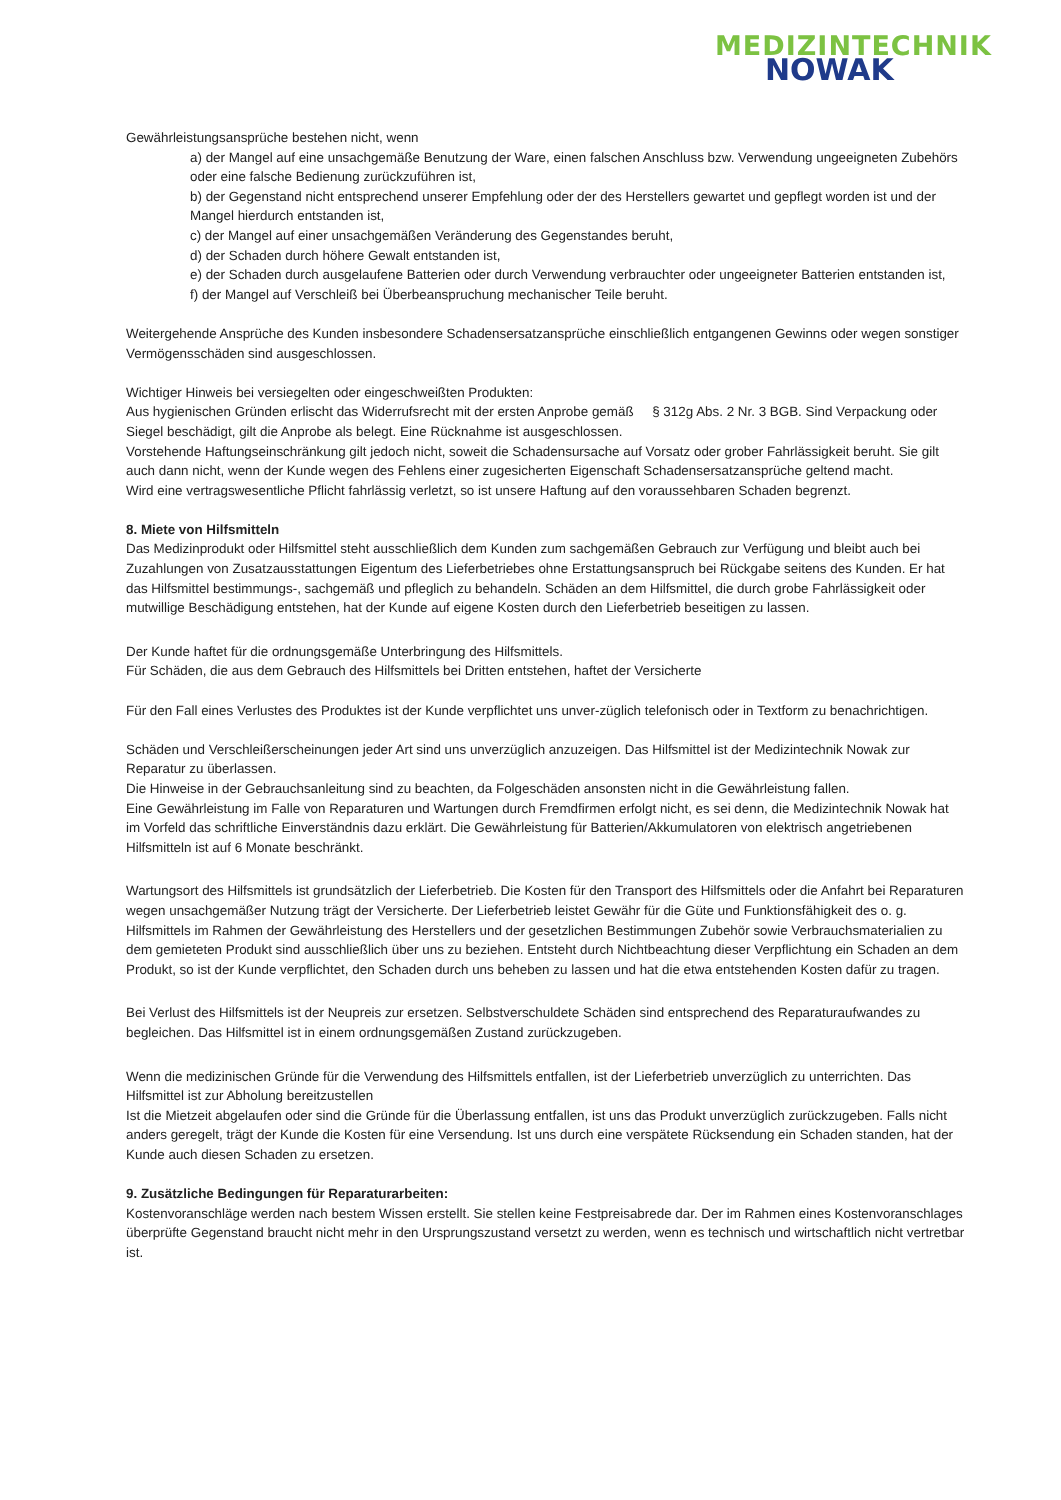MEDIZINTECHNIK
NOWAK
Gewährleistungsansprüche bestehen nicht, wenn
a) der Mangel auf eine unsachgemäße Benutzung der Ware, einen falschen Anschluss bzw. Verwendung ungeeigneten Zubehörs oder eine falsche Bedienung zurückzuführen ist,
b) der Gegenstand nicht entsprechend unserer Empfehlung oder der des Herstellers gewartet und gepflegt worden ist und der Mangel hierdurch entstanden ist,
c) der Mangel auf einer unsachgemäßen Veränderung des Gegenstandes beruht,
d) der Schaden durch höhere Gewalt entstanden ist,
e) der Schaden durch ausgelaufene Batterien oder durch Verwendung verbrauchter oder ungeeigneter Batterien entstanden ist,
f) der Mangel auf Verschleiß bei Überbeanspruchung mechanischer Teile beruht.
Weitergehende Ansprüche des Kunden insbesondere Schadensersatzansprüche einschließlich entgangenen Gewinns oder wegen sonstiger Vermögensschäden sind ausgeschlossen.
Wichtiger Hinweis bei versiegelten oder eingeschweißten Produkten:
Aus hygienischen Gründen erlischt das Widerrufsrecht mit der ersten Anprobe gemäß § 312g Abs. 2 Nr. 3 BGB. Sind Verpackung oder Siegel beschädigt, gilt die Anprobe als belegt. Eine Rücknahme ist ausgeschlossen.
Vorstehende Haftungseinschränkung gilt jedoch nicht, soweit die Schadensursache auf Vorsatz oder grober Fahrlässigkeit beruht. Sie gilt auch dann nicht, wenn der Kunde wegen des Fehlens einer zugesicherten Eigenschaft Schadensersatzansprüche geltend macht.
Wird eine vertragswesentliche Pflicht fahrlässig verletzt, so ist unsere Haftung auf den voraussehbaren Schaden begrenzt.
8. Miete von Hilfsmitteln
Das Medizinprodukt oder Hilfsmittel steht ausschließlich dem Kunden zum sachgemäßen Gebrauch zur Verfügung und bleibt auch bei Zuzahlungen von Zusatzausstattungen Eigentum des Lieferbetriebes ohne Erstattungsanspruch bei Rückgabe seitens des Kunden. Er hat das Hilfsmittel bestimmungs-, sachgemäß und pfleglich zu behandeln. Schäden an dem Hilfsmittel, die durch grobe Fahrlässigkeit oder mutwillige Beschädigung entstehen, hat der Kunde auf eigene Kosten durch den Lieferbetrieb beseitigen zu lassen.
Der Kunde haftet für die ordnungsgemäße Unterbringung des Hilfsmittels.
Für Schäden, die aus dem Gebrauch des Hilfsmittels bei Dritten entstehen, haftet der Versicherte
Für den Fall eines Verlustes des Produktes ist der Kunde verpflichtet uns unver-züglich telefonisch oder in Textform zu benachrichtigen.
Schäden und Verschleißerscheinungen jeder Art sind uns unverzüglich anzuzeigen. Das Hilfsmittel ist der Medizintechnik Nowak zur Reparatur zu überlassen.
Die Hinweise in der Gebrauchsanleitung sind zu beachten, da Folgeschäden ansonsten nicht in die Gewährleistung fallen.
Eine Gewährleistung im Falle von Reparaturen und Wartungen durch Fremdfirmen erfolgt nicht, es sei denn, die Medizintechnik Nowak hat im Vorfeld das schriftliche Einverständnis dazu erklärt. Die Gewährleistung für Batterien/Akkumulatoren von elektrisch angetriebenen Hilfsmitteln ist auf 6 Monate beschränkt.
Wartungsort des Hilfsmittels ist grundsätzlich der Lieferbetrieb. Die Kosten für den Transport des Hilfsmittels oder die Anfahrt bei Reparaturen wegen unsachgemäßer Nutzung trägt der Versicherte. Der Lieferbetrieb leistet Gewähr für die Güte und Funktionsfähigkeit des o. g. Hilfsmittels im Rahmen der Gewährleistung des Herstellers und der gesetzlichen Bestimmungen Zubehör sowie Verbrauchsmaterialien zu dem gemieteten Produkt sind ausschließlich über uns zu beziehen. Entsteht durch Nichtbeachtung dieser Verpflichtung ein Schaden an dem Produkt, so ist der Kunde verpflichtet, den Schaden durch uns beheben zu lassen und hat die etwa entstehenden Kosten dafür zu tragen.
Bei Verlust des Hilfsmittels ist der Neupreis zur ersetzen. Selbstverschuldete Schäden sind entsprechend des Reparaturaufwandes zu begleichen. Das Hilfsmittel ist in einem ordnungsgemäßen Zustand zurückzugeben.
Wenn die medizinischen Gründe für die Verwendung des Hilfsmittels entfallen, ist der Lieferbetrieb unverzüglich zu unterrichten. Das Hilfsmittel ist zur Abholung bereitzustellen
Ist die Mietzeit abgelaufen oder sind die Gründe für die Überlassung entfallen, ist uns das Produkt unverzüglich zurückzugeben. Falls nicht anders geregelt, trägt der Kunde die Kosten für eine Versendung. Ist uns durch eine verspätete Rücksendung ein Schaden standen, hat der Kunde auch diesen Schaden zu ersetzen.
9. Zusätzliche Bedingungen für Reparaturarbeiten:
Kostenvoranschläge werden nach bestem Wissen erstellt. Sie stellen keine Festpreisabrede dar. Der im Rahmen eines Kostenvoranschlages überprüfte Gegenstand braucht nicht mehr in den Ursprungszustand versetzt zu werden, wenn es technisch und wirtschaftlich nicht vertretbar ist.